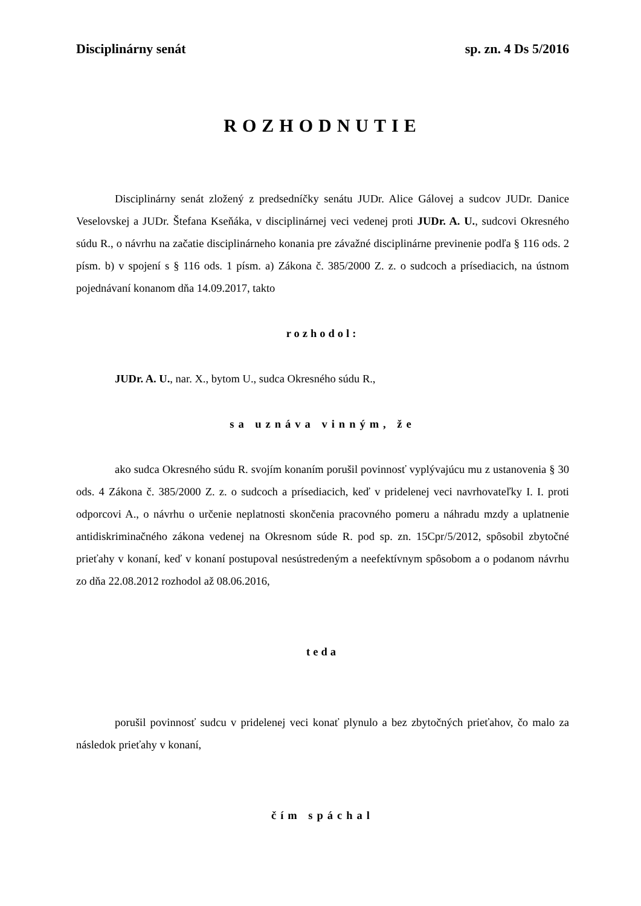Disciplinárny senát sp. zn. 4 Ds 5/2016
ROZHODNUTIE
Disciplinárny senát zložený z predsedníčky senátu JUDr. Alice Gálovej a sudcov JUDr. Danice Veselovskej a JUDr. Štefana Kseňáka, v disciplinárnej veci vedenej proti JUDr. A. U., sudcovi Okresného súdu R., o návrhu na začatie disciplinárneho konania pre závažné disciplinárne previnenie podľa § 116 ods. 2 písm. b) v spojení s § 116 ods. 1 písm. a) Zákona č. 385/2000 Z. z. o sudcoch a prísediacich, na ústnom pojednávaní konanom dňa 14.09.2017, takto
rozhodol:
JUDr. A. U., nar. X., bytom U., sudca Okresného súdu R.,
sa uznáva vinným, že
ako sudca Okresného súdu R. svojím konaním porušil povinnosť vyplývajúcu mu z ustanovenia § 30 ods. 4 Zákona č. 385/2000 Z. z. o sudcoch a prísediacich, keď v pridelenej veci navrhovateľky I. I. proti odporcovi A., o návrhu o určenie neplatnosti skončenia pracovného pomeru a náhradu mzdy a uplatnenie antidiskriminačného zákona vedenej na Okresnom súde R. pod sp. zn. 15Cpr/5/2012, spôsobil zbytočné prieťahy v konaní, keď v konaní postupoval nesústredeným a neefektívnym spôsobom a o podanom návrhu zo dňa 22.08.2012 rozhodol až 08.06.2016,
teda
porušil povinnosť sudcu v pridelenej veci konať plynulo a bez zbytočných prieťahov, čo malo za následok prieťahy v konaní,
čím spáchal